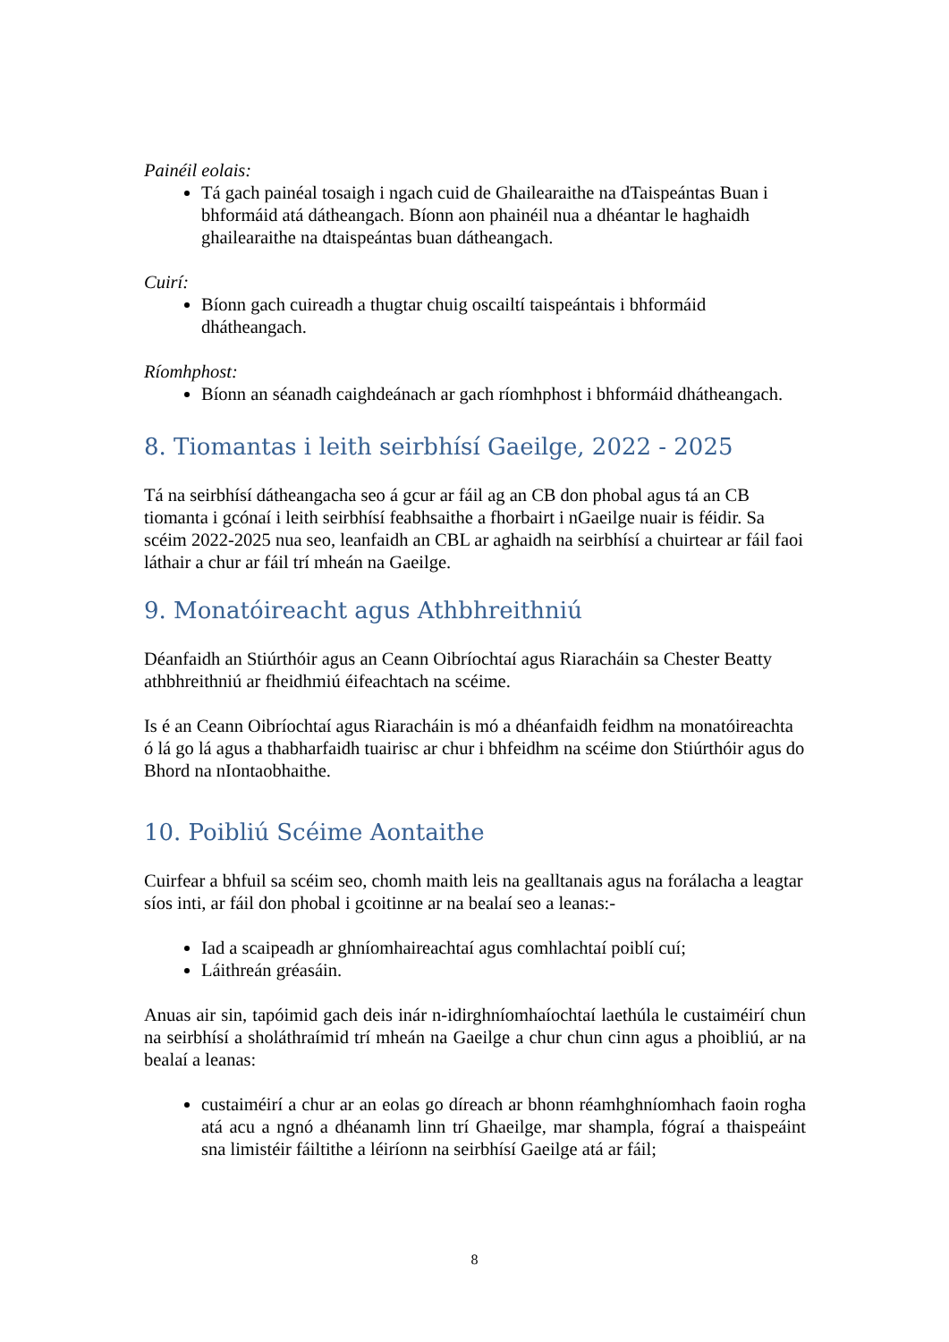Painéil eolais:
Tá gach painéal tosaigh i ngach cuid de Ghailearaithe na dTaispeántas Buan i bhformáid atá dátheangach. Bíonn aon phainéil nua a dhéantar le haghaidh ghailearaithe na dtaispeántas buan dátheangach.
Cuirí:
Bíonn gach cuireadh a thugtar chuig oscailtí taispeántais i bhformáid dhátheangach.
Ríomhphost:
Bíonn an séanadh caighdeánach ar gach ríomhphost i bhformáid dhátheangach.
8. Tiomantas i leith seirbhísí Gaeilge, 2022 - 2025
Tá na seirbhísí dátheangacha seo á gcur ar fáil ag an CB don phobal agus tá an CB tiomanta i gcónaí i leith seirbhísí feabhsaithe a fhorbairt i nGaeilge nuair is féidir. Sa scéim 2022-2025 nua seo, leanfaidh an CBL ar aghaidh na seirbhísí a chuirtear ar fáil faoi láthair a chur ar fáil trí mheán na Gaeilge.
9. Monatóireacht agus Athbhreithniú
Déanfaidh an Stiúrthóir agus an Ceann Oibríochtaí agus Riaracháin sa Chester Beatty athbhreithniú ar fheidhmiú éifeachtach na scéime.
Is é an Ceann Oibríochtaí agus Riaracháin is mó a dhéanfaidh feidhm na monatóireachta ó lá go lá agus a thabharfaidh tuairisc ar chur i bhfeidhm na scéime don Stiúrthóir agus do Bhord na nIontaobhaithe.
10. Poibliú Scéime Aontaithe
Cuirfear a bhfuil sa scéim seo, chomh maith leis na gealltanais agus na forálacha a leagtar síos inti, ar fáil don phobal i gcoitinne ar na bealaí seo a leanas:-
Iad a scaipeadh ar ghníomhaireachtaí agus comhlachtaí poiblí cuí;
Láithreán gréasáin.
Anuas air sin, tapóimid gach deis inár n-idirghníomhaíochtaí laethúla le custaiméirí chun na seirbhísí a sholáthraímid trí mheán na Gaeilge a chur chun cinn agus a phoibliú, ar na bealaí a leanas:
custaiméirí a chur ar an eolas go díreach ar bhonn réamhghníomhach faoin rogha atá acu a ngnó a dhéanamh linn trí Ghaeilge, mar shampla, fógraí a thaispeáint sna limistéir fáiltithe a léiríonn na seirbhísí Gaeilge atá ar fáil;
8